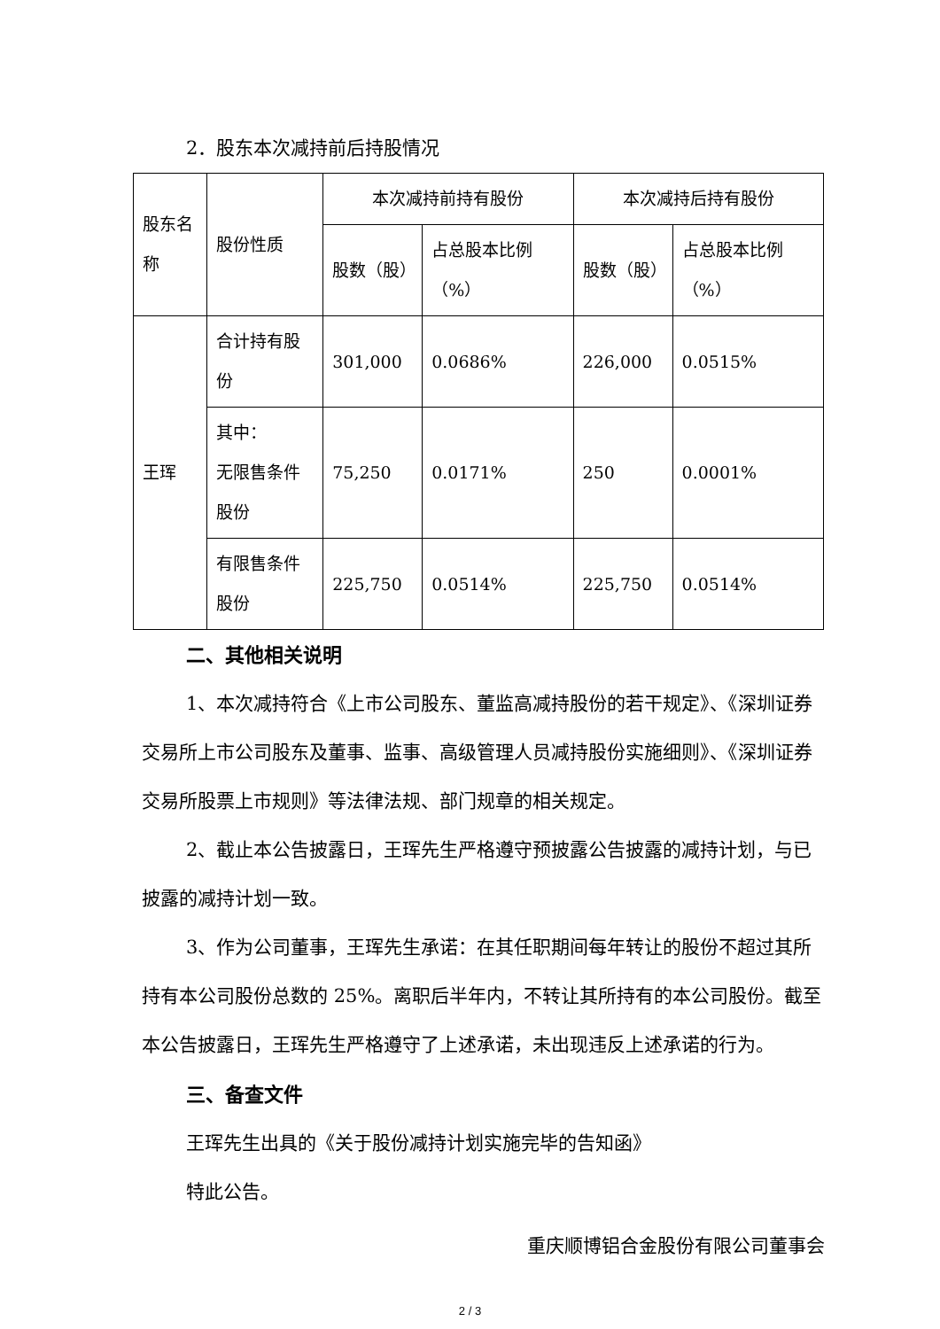2．股东本次减持前后持股情况
| 股东名称 | 股份性质 | 本次减持前持有股份 | | 本次减持后持有股份 | |
| --- | --- | --- | --- | --- | --- |
| | | 股数（股） | 占总股本比例（%） | 股数（股） | 占总股本比例（%） |
| 王珲 | 合计持有股份 | 301,000 | 0.0686% | 226,000 | 0.0515% |
| | 其中： 无限售条件股份 | 75,250 | 0.0171% | 250 | 0.0001% |
| | 有限售条件股份 | 225,750 | 0.0514% | 225,750 | 0.0514% |
二、其他相关说明
1、本次减持符合《上市公司股东、董监高减持股份的若干规定》、《深圳证券交易所上市公司股东及董事、监事、高级管理人员减持股份实施细则》、《深圳证券交易所股票上市规则》等法律法规、部门规章的相关规定。
2、截止本公告披露日，王珲先生严格遵守预披露公告披露的减持计划，与已披露的减持计划一致。
3、作为公司董事，王珲先生承诺：在其任职期间每年转让的股份不超过其所持有本公司股份总数的 25%。离职后半年内，不转让其所持有的本公司股份。截至本公告披露日，王珲先生严格遵守了上述承诺，未出现违反上述承诺的行为。
三、备查文件
王珲先生出具的《关于股份减持计划实施完毕的告知函》
特此公告。
重庆顺博铝合金股份有限公司董事会
2 / 3